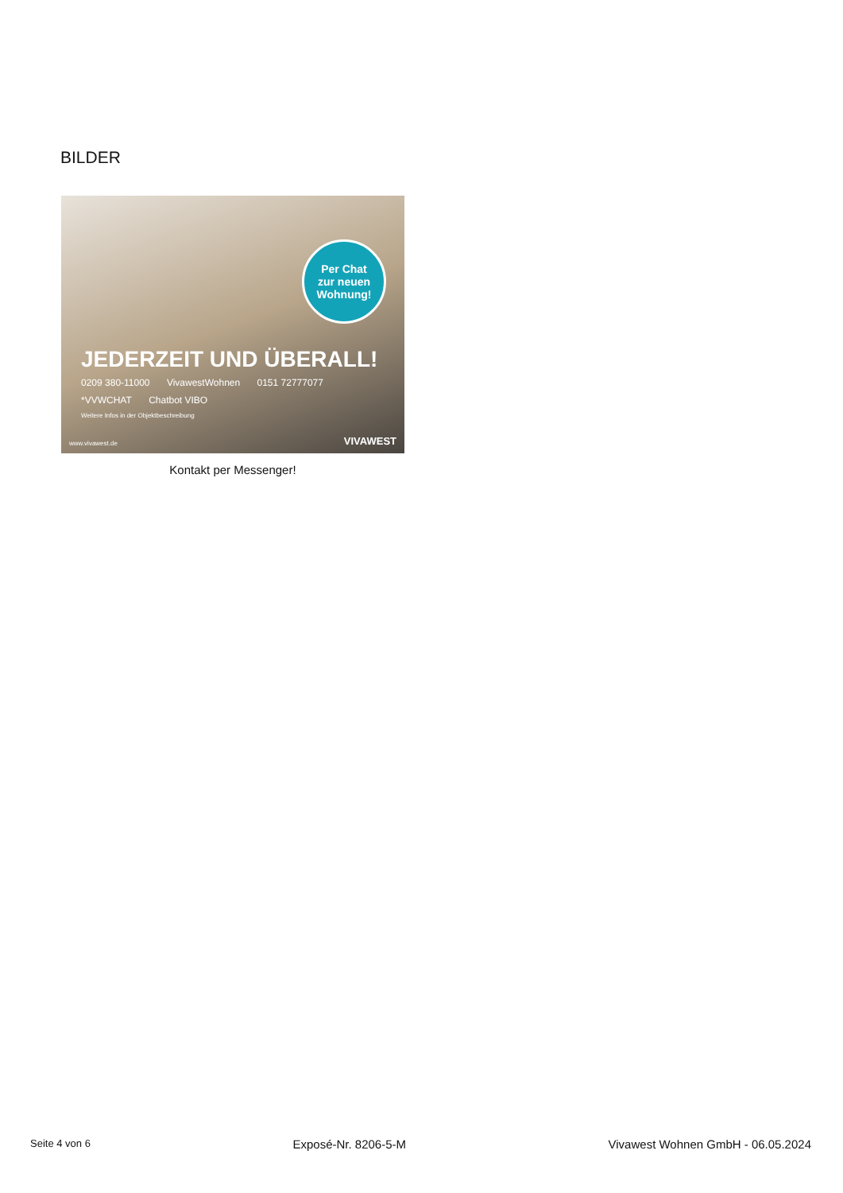BILDER
Per Chat
zur neuen
Wohnung!
JEDERZEIT UND ÜBERALL!
0209 380-11000 VivawestWohnen 0151 72777077
*VVWCHAT Chatbot VIBO
Weitere Infos in der Objektbeschreibung
www.vivawest.de VIVAWEST
Kontakt per Messenger!
Seite 4 von 6 Exposé-Nr. 8206-5-M Vivawest Wohnen GmbH - 06.05.2024